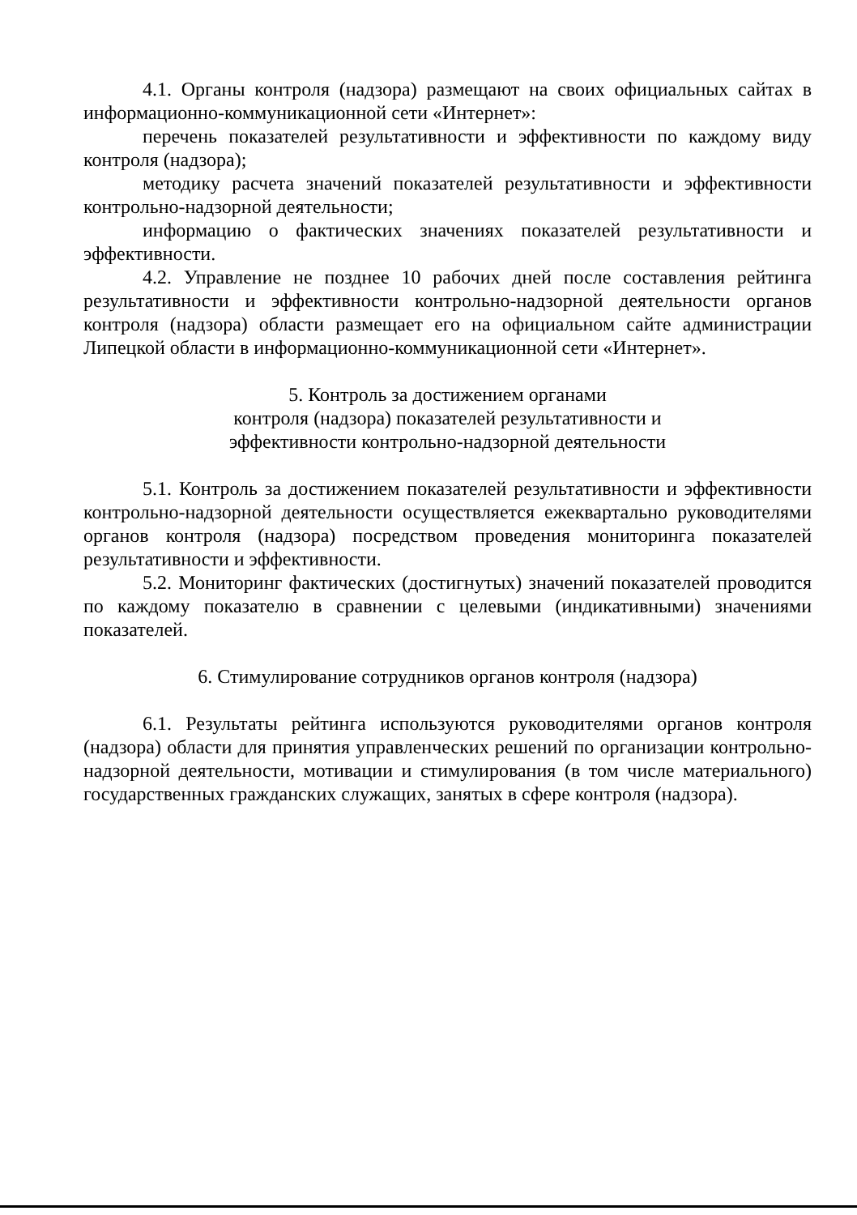4.1. Органы контроля (надзора) размещают на своих официальных сайтах в информационно-коммуникационной сети «Интернет»:
перечень показателей результативности и эффективности по каждому виду контроля (надзора);
методику расчета значений показателей результативности и эффективности контрольно-надзорной деятельности;
информацию о фактических значениях показателей результативности и эффективности.
4.2. Управление не позднее 10 рабочих дней после составления рейтинга результативности и эффективности контрольно-надзорной деятельности органов контроля (надзора) области размещает его на официальном сайте администрации Липецкой области в информационно-коммуникационной сети «Интернет».
5. Контроль за достижением органами
контроля (надзора) показателей результативности и
эффективности контрольно-надзорной деятельности
5.1. Контроль за достижением показателей результативности и эффективности контрольно-надзорной деятельности осуществляется ежеквартально руководителями органов контроля (надзора) посредством проведения мониторинга показателей результативности и эффективности.
5.2. Мониторинг фактических (достигнутых) значений показателей проводится по каждому показателю в сравнении с целевыми (индикативными) значениями показателей.
6. Стимулирование сотрудников органов контроля (надзора)
6.1. Результаты рейтинга используются руководителями органов контроля (надзора) области для принятия управленческих решений по организации контрольно-надзорной деятельности, мотивации и стимулирования (в том числе материального) государственных гражданских служащих, занятых в сфере контроля (надзора).